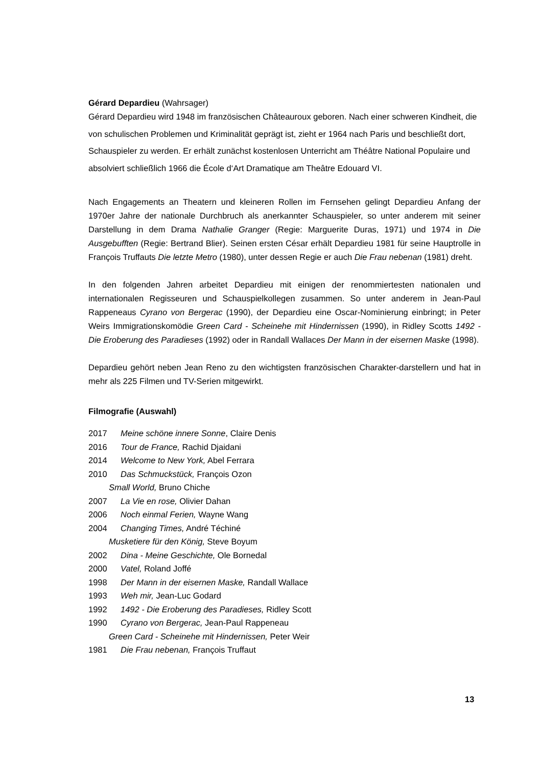Gérard Depardieu (Wahrsager)
Gérard Depardieu wird 1948 im französischen Châteauroux geboren. Nach einer schweren Kindheit, die von schulischen Problemen und Kriminalität geprägt ist, zieht er 1964 nach Paris und beschließt dort, Schauspieler zu werden. Er erhält zunächst kostenlosen Unterricht am Théâtre National Populaire und absolviert schließlich 1966 die École d‘Art Dramatique am Theâtre Edouard VI.
Nach Engagements an Theatern und kleineren Rollen im Fernsehen gelingt Depardieu Anfang der 1970er Jahre der nationale Durchbruch als anerkannter Schauspieler, so unter anderem mit seiner Darstellung in dem Drama Nathalie Granger (Regie: Marguerite Duras, 1971) und 1974 in Die Ausgebufften (Regie: Bertrand Blier). Seinen ersten César erhält Depardieu 1981 für seine Hauptrolle in François Truffauts Die letzte Metro (1980), unter dessen Regie er auch Die Frau nebenan (1981) dreht.
In den folgenden Jahren arbeitet Depardieu mit einigen der renommiertesten nationalen und internationalen Regisseuren und Schauspielkollegen zusammen. So unter anderem in Jean-Paul Rappeneaus Cyrano von Bergerac (1990), der Depardieu eine Oscar-Nominierung einbringt; in Peter Weirs Immigrationskomödie Green Card - Scheinehe mit Hindernissen (1990), in Ridley Scotts 1492 - Die Eroberung des Paradieses (1992) oder in Randall Wallaces Der Mann in der eisernen Maske (1998).
Depardieu gehört neben Jean Reno zu den wichtigsten französischen Charakter-darstellern und hat in mehr als 225 Filmen und TV-Serien mitgewirkt.
Filmografie (Auswahl)
2017 Meine schöne innere Sonne, Claire Denis
2016 Tour de France, Rachid Djaidani
2014 Welcome to New York, Abel Ferrara
2010 Das Schmuckstück, François Ozon
Small World, Bruno Chiche
2007 La Vie en rose, Olivier Dahan
2006 Noch einmal Ferien, Wayne Wang
2004 Changing Times, André Téchiné
Musketiere für den König, Steve Boyum
2002 Dina - Meine Geschichte, Ole Bornedal
2000 Vatel, Roland Joffé
1998 Der Mann in der eisernen Maske, Randall Wallace
1993 Weh mir, Jean-Luc Godard
1992 1492 - Die Eroberung des Paradieses, Ridley Scott
1990 Cyrano von Bergerac, Jean-Paul Rappeneau
Green Card - Scheinehe mit Hindernissen, Peter Weir
1981 Die Frau nebenan, François Truffaut
13